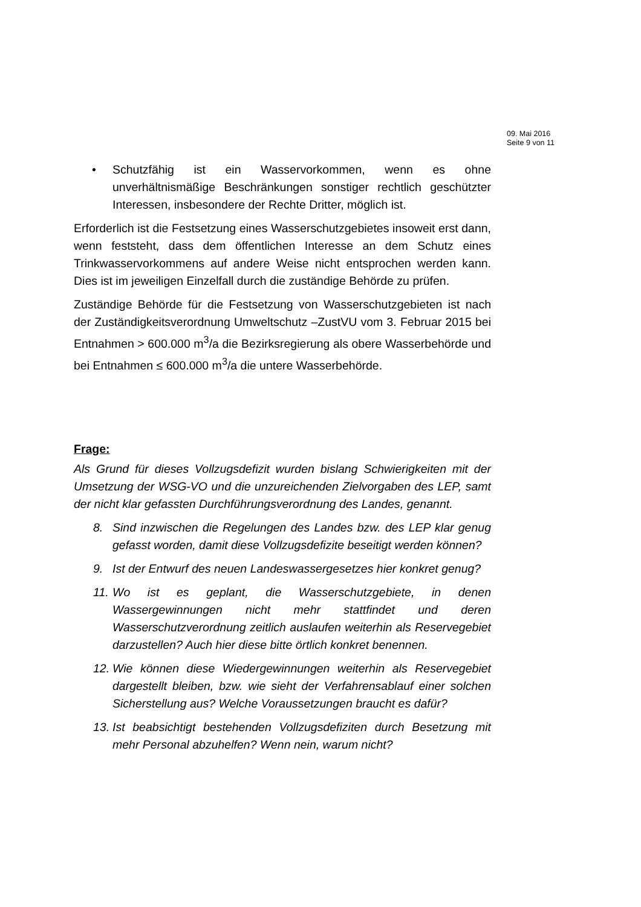09. Mai 2016
Seite 9 von 11
• Schutzfähig ist ein Wasservorkommen, wenn es ohne unverhältnismäßige Beschränkungen sonstiger rechtlich geschützter Interessen, insbesondere der Rechte Dritter, möglich ist.
Erforderlich ist die Festsetzung eines Wasserschutzgebietes insoweit erst dann, wenn feststeht, dass dem öffentlichen Interesse an dem Schutz eines Trinkwasservorkommens auf andere Weise nicht entsprochen werden kann. Dies ist im jeweiligen Einzelfall durch die zuständige Behörde zu prüfen.
Zuständige Behörde für die Festsetzung von Wasserschutzgebieten ist nach der Zuständigkeitsverordnung Umweltschutz –ZustVU vom 3. Februar 2015 bei Entnahmen > 600.000 m<sup>3</sup>/a die Bezirksregierung als obere Wasserbehörde und bei Entnahmen ≤ 600.000 m<sup>3</sup>/a die untere Wasserbehörde.
Frage:
Als Grund für dieses Vollzugsdefizit wurden bislang Schwierigkeiten mit der Umsetzung der WSG-VO und die unzureichenden Zielvorgaben des LEP, samt der nicht klar gefassten Durchführungsverordnung des Landes, genannt.
8. Sind inzwischen die Regelungen des Landes bzw. des LEP klar genug gefasst worden, damit diese Vollzugsdefizite beseitigt werden können?
9. Ist der Entwurf des neuen Landeswassergesetzes hier konkret genug?
11. Wo ist es geplant, die Wasserschutzgebiete, in denen Wassergewinnungen nicht mehr stattfindet und deren Wasserschutzverordnung zeitlich auslaufen weiterhin als Reservegebiet darzustellen? Auch hier diese bitte örtlich konkret benennen.
12. Wie können diese Wiedergewinnungen weiterhin als Reservegebiet dargestellt bleiben, bzw. wie sieht der Verfahrensablauf einer solchen Sicherstellung aus? Welche Voraussetzungen braucht es dafür?
13. Ist beabsichtigt bestehenden Vollzugsdefiziten durch Besetzung mit mehr Personal abzuhelfen? Wenn nein, warum nicht?